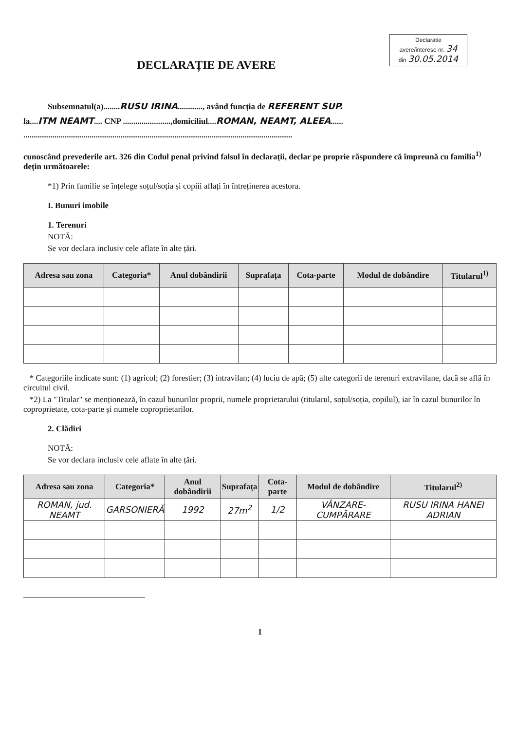Declaratie
avere/interese nr. 34
din 30.05.2014
DECLARAȚIE DE AVERE
Subsemnatul(a)........RUSU IRINA............, având funcția de REFERENT SUP.
la....ITM NEAMT.... CNP .......................,domiciliul....ROMAN, NEAMT, ALEEA......
..................................................................................................................................
cunoscând prevederile art. 326 din Codul penal privind falsul în declarații, declar pe proprie răspundere că împreună cu familia<sup>1)</sup> dețin următoarele:
*1) Prin familie se înțelege soțul/soția și copiii aflați în întreținerea acestora.
I. Bunuri imobile
1. Terenuri
NOTĂ:
Se vor declara inclusiv cele aflate în alte țări.
| Adresa sau zona | Categoria* | Anul dobândirii | Suprafața | Cota-parte | Modul de dobândire | Titularul<sup>1)</sup> |
| --- | --- | --- | --- | --- | --- | --- |
* Categoriile indicate sunt: (1) agricol; (2) forestier; (3) intravilan; (4) luciu de apă; (5) alte categorii de terenuri extravilane, dacă se află în circuitul civil.
*2) La "Titular" se menționează, în cazul bunurilor proprii, numele proprietarului (titularul, soțul/soția, copilul), iar în cazul bunurilor în coproprietate, cota-parte și numele coproprietarilor.
2. Clădiri
NOTĂ:
Se vor declara inclusiv cele aflate în alte țări.
| Adresa sau zona | Categoria* | Anul dobândirii | Suprafața | Cota-parte | Modul de dobândire | Titularul<sup>2)</sup> |
| --- | --- | --- | --- | --- | --- | --- |
| ROMAN, jud. NEAMT | GARSONIERĂ | 1992 | 27m<sup>2</sup> | 1/2 | VÂNZARE-CUMPĂRARE | RUSU IRINA HANEI ADRIAN |
1